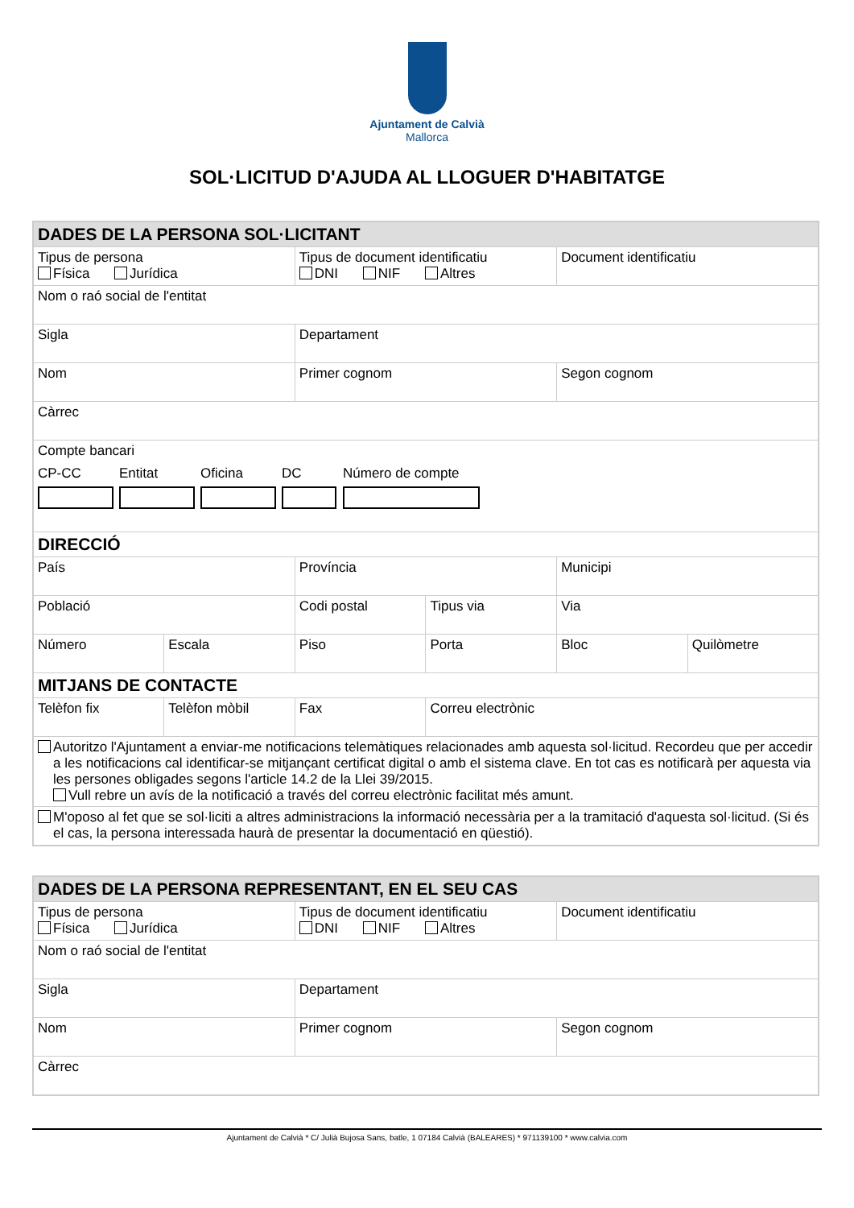Ajuntament de Calvià
Mallorca
SOL·LICITUD D'AJUDA AL LLOGUER D'HABITATGE
| DADES DE LA PERSONA SOL·LICITANT | | | | | |
| Tipus de persona Física Jurídica | | Tipus de document identificatiu DNI NIF Altres | | Document identificatiu | |
| Nom o raó social de l'entitat | | | | | |
| Sigla | | Departament | | | |
| Nom | | Primer cognom | | Segon cognom | |
| Càrrec | | | | | |
| Compte bancari CP-CC Entitat Oficina DC Número de compte | | | | | |
| DIRECCIÓ | | | | | |
| País | | Província | | Municipi | |
| Població | | Codi postal | Tipus via | Via | |
| Número | Escala | Piso | Porta | Bloc | Quilòmetre |
| MITJANS DE CONTACTE | | | | | |
| Telèfon fix | Telèfon mòbil | Fax | Correu electrònic | | |
| Autoritzo l'Ajuntament a enviar-me notificacions telemàtiques relacionades amb aquesta sol·licitud. Recordeu que per accedir a les notificacions cal identificar-se mitjançant certificat digital o amb el sistema clave. En tot cas es notificarà per aquesta via les persones obligades segons l'article 14.2 de la Llei 39/2015. Vull rebre un avís de la notificació a través del correu electrònic facilitat més amunt. | | | | | |
| M'oposo al fet que se sol·liciti a altres administracions la informació necessària per a la tramitació d'aquesta sol·licitud. (Si és el cas, la persona interessada haurà de presentar la documentació en qüestió). | | | | | |
| DADES DE LA PERSONA REPRESENTANT, EN EL SEU CAS | | |
| Tipus de persona Física Jurídica | Tipus de document identificatiu DNI NIF Altres | Document identificatiu |
| Nom o raó social de l'entitat | | |
| Sigla | Departament | |
| Nom | Primer cognom | Segon cognom |
| Càrrec | | |
Ajuntament de Calvià * C/ Julià Bujosa Sans, batle, 1 07184 Calvià (BALEARES) * 971139100 * www.calvia.com